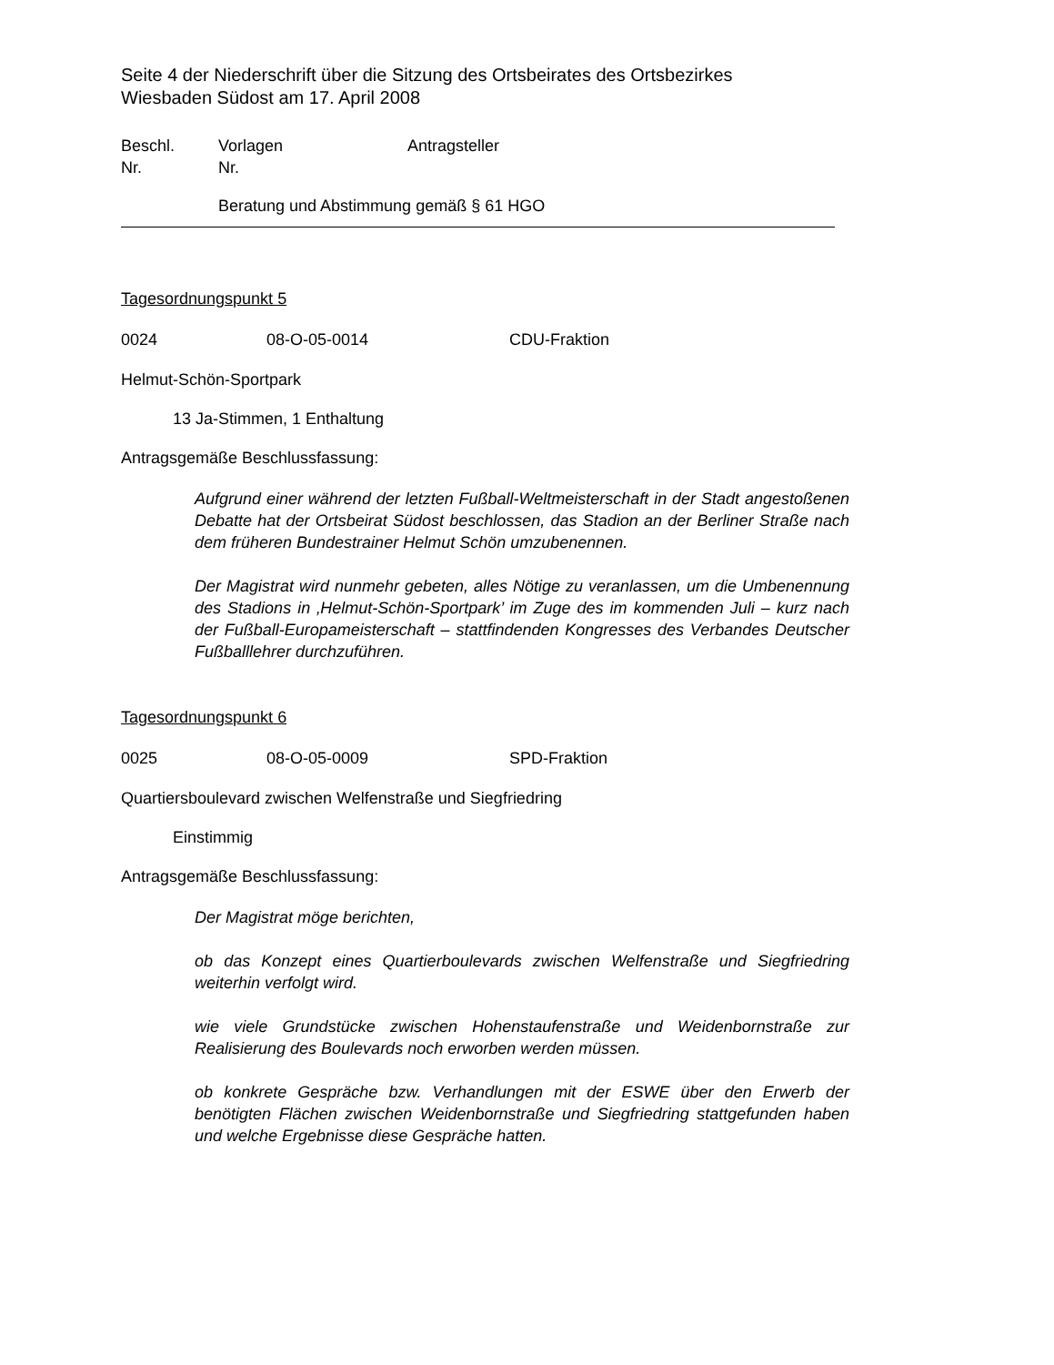Seite 4 der Niederschrift über die Sitzung des Ortsbeirates des Ortsbezirkes
Wiesbaden Südost am 17. April 2008
Beschl.
Nr.
Vorlagen
Nr.
Antragsteller
Beratung und Abstimmung gemäß § 61 HGO
Tagesordnungspunkt 5
0024 08-O-05-0014 CDU-Fraktion
Helmut-Schön-Sportpark
13 Ja-Stimmen, 1 Enthaltung
Antragsgemäße Beschlussfassung:
Aufgrund einer während der letzten Fußball-Weltmeisterschaft in der Stadt angestoßenen Debatte hat der Ortsbeirat Südost beschlossen, das Stadion an der Berliner Straße nach dem früheren Bundestrainer Helmut Schön umzubenennen.
Der Magistrat wird nunmehr gebeten, alles Nötige zu veranlassen, um die Umbenennung des Stadions in ‚Helmut-Schön-Sportpark’ im Zuge des im kommenden Juli – kurz nach der Fußball-Europameisterschaft – stattfindenden Kongresses des Verbandes Deutscher Fußballlehrer durchzuführen.
Tagesordnungspunkt 6
0025 08-O-05-0009 SPD-Fraktion
Quartiersboulevard zwischen Welfenstraße und Siegfriedring
Einstimmig
Antragsgemäße Beschlussfassung:
Der Magistrat möge berichten,
ob das Konzept eines Quartierboulevards zwischen Welfenstraße und Siegfriedring weiterhin verfolgt wird.
wie viele Grundstücke zwischen Hohenstaufenstraße und Weidenbornstraße zur Realisierung des Boulevards noch erworben werden müssen.
ob konkrete Gespräche bzw. Verhandlungen mit der ESWE über den Erwerb der benötigten Flächen zwischen Weidenbornstraße und Siegfriedring stattgefunden haben und welche Ergebnisse diese Gespräche hatten.